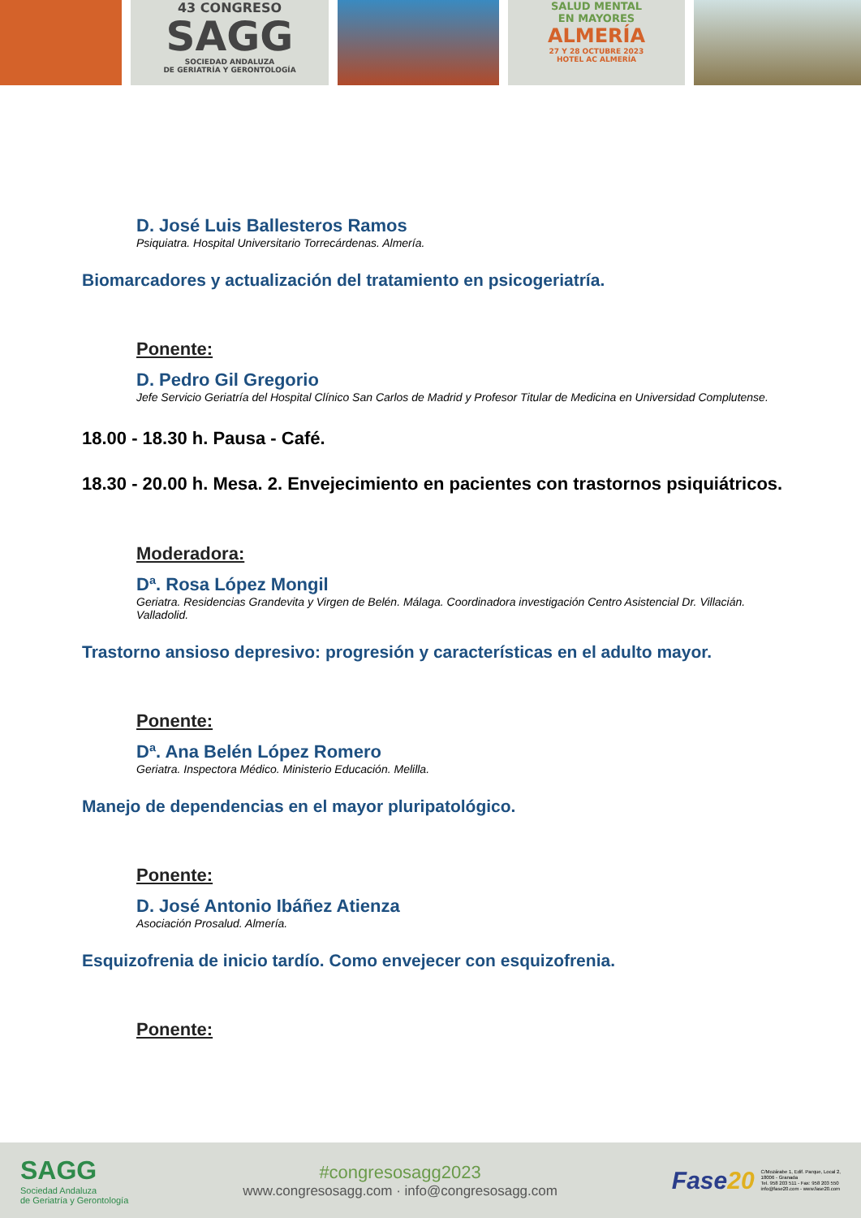43 CONGRESO
SAGG
SOCIEDAD ANDALUZA
DE GERIATRÍA Y GERONTOLOGÍA
SALUD MENTAL
EN MAYORES
ALMERÍA
27 Y 28 OCTUBRE 2023
HOTEL AC ALMERÍA
D. José Luis Ballesteros Ramos
Psiquiatra. Hospital Universitario Torrecárdenas. Almería.
Biomarcadores y actualización del tratamiento en psicogeriatría.
Ponente:
D. Pedro Gil Gregorio
Jefe Servicio Geriatría del Hospital Clínico San Carlos de Madrid y Profesor Titular de Medicina en Universidad Complutense.
18.00 - 18.30 h. Pausa - Café.
18.30 - 20.00 h. Mesa. 2. Envejecimiento en pacientes con trastornos psiquiátricos.
Moderadora:
Dª. Rosa López Mongil
Geriatra. Residencias Grandevita y Virgen de Belén. Málaga. Coordinadora investigación Centro Asistencial Dr. Villacián. Valladolid.
Trastorno ansioso depresivo: progresión y características en el adulto mayor.
Ponente:
Dª. Ana Belén López Romero
Geriatra. Inspectora Médico. Ministerio Educación. Melilla.
Manejo de dependencias en el mayor pluripatológico.
Ponente:
D. José Antonio Ibáñez Atienza
Asociación Prosalud. Almería.
Esquizofrenia de inicio tardío. Como envejecer con esquizofrenia.
Ponente:
SAGG
Sociedad Andaluza
de Geriatría y Gerontología
#congresosagg2023
www.congresosagg.com · info@congresosagg.com
Fase20
C/Mozárabe 1, Edif. Parque, Local 2,
18006 - Granada
Tel. 958 203 511 - Fax: 958 203 550
info@fase20.com - www.fase20.com